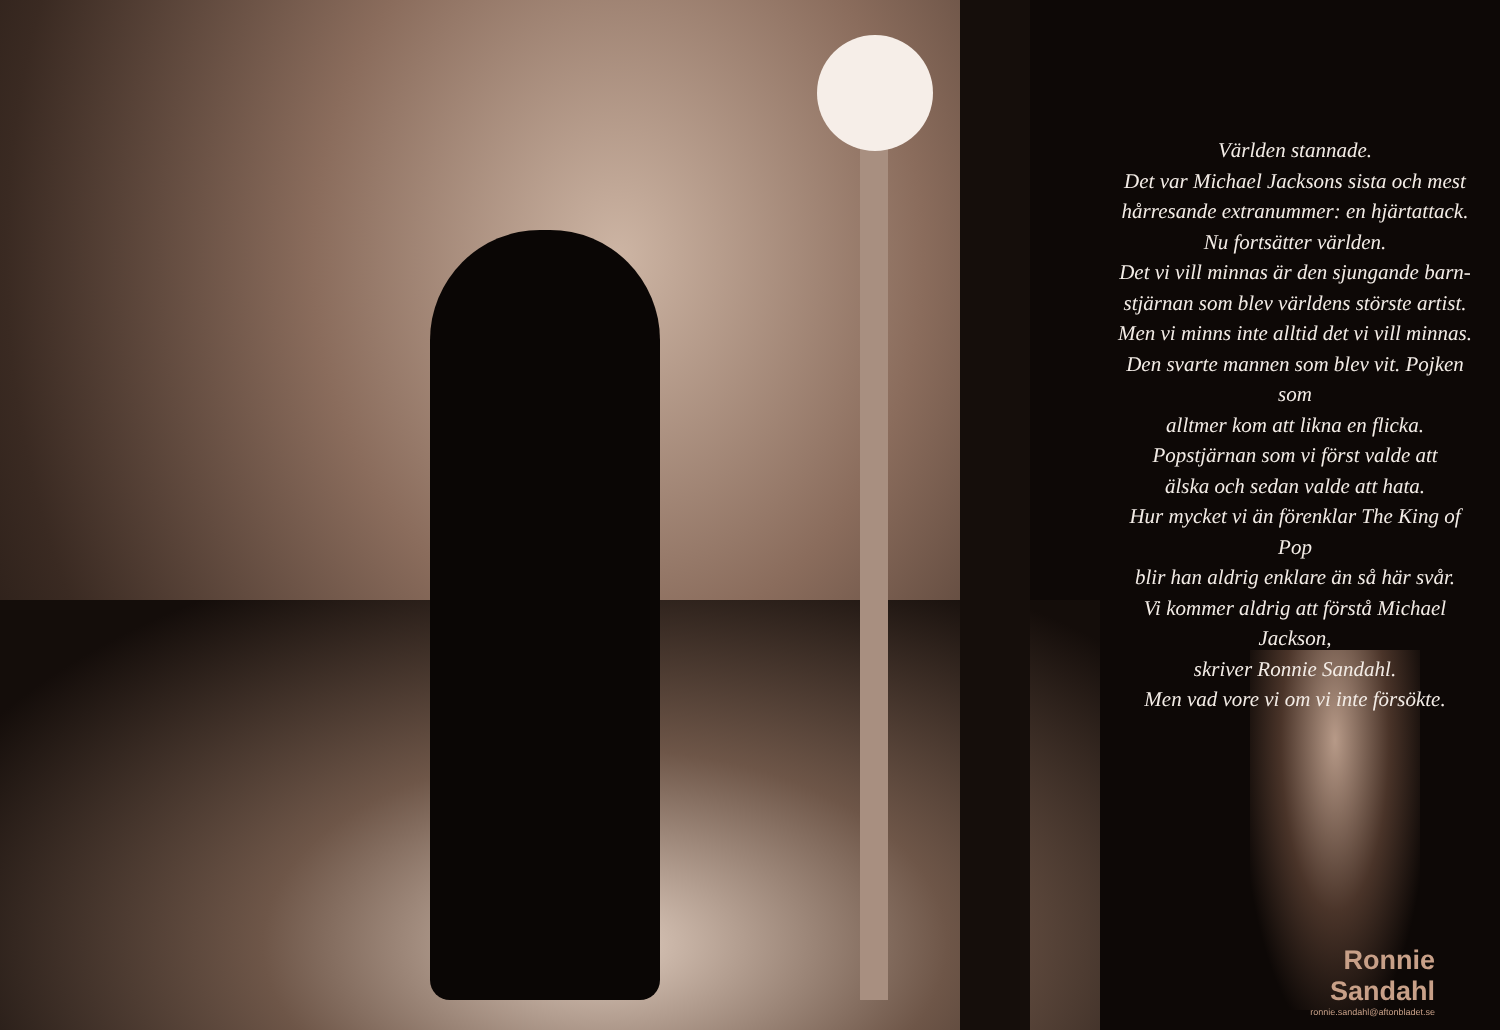Världen stannade.
Det var Michael Jacksons sista och mest
hårresande extranummer: en hjärtattack.
Nu fortsätter världen.
Det vi vill minnas är den sjungande barn-
stjärnan som blev världens störste artist.
Men vi minns inte alltid det vi vill minnas.
Den svarte mannen som blev vit. Pojken som
alltmer kom att likna en flicka.
Popstjärnan som vi först valde att
älska och sedan valde att hata.
Hur mycket vi än förenklar The King of Pop
blir han aldrig enklare än så här svår.
Vi kommer aldrig att förstå Michael Jackson,
skriver Ronnie Sandahl.
Men vad vore vi om vi inte försökte.
Ronnie Sandahl
ronnie.sandahl@aftonbladet.se